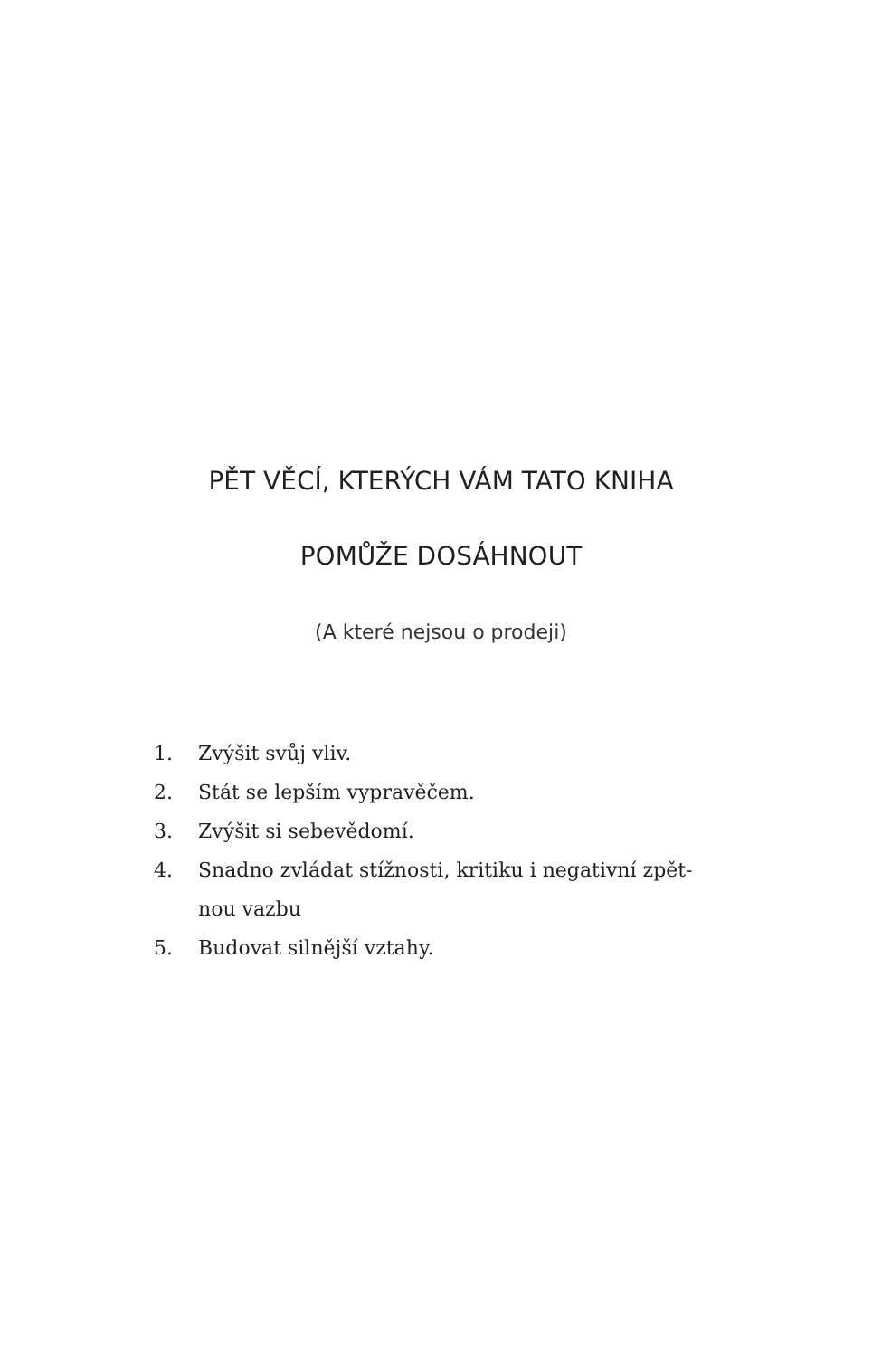PĚT VĚCÍ, KTERÝCH VÁM TATO KNIHA
POMŮŽE DOSÁHNOUT
(A které nejsou o prodeji)
1. Zvýšit svůj vliv.
2. Stát se lepším vypravěčem.
3. Zvýšit si sebevědomí.
4. Snadno zvládat stížnosti, kritiku i negativní zpět-
nou vazbu
5. Budovat silnější vztahy.